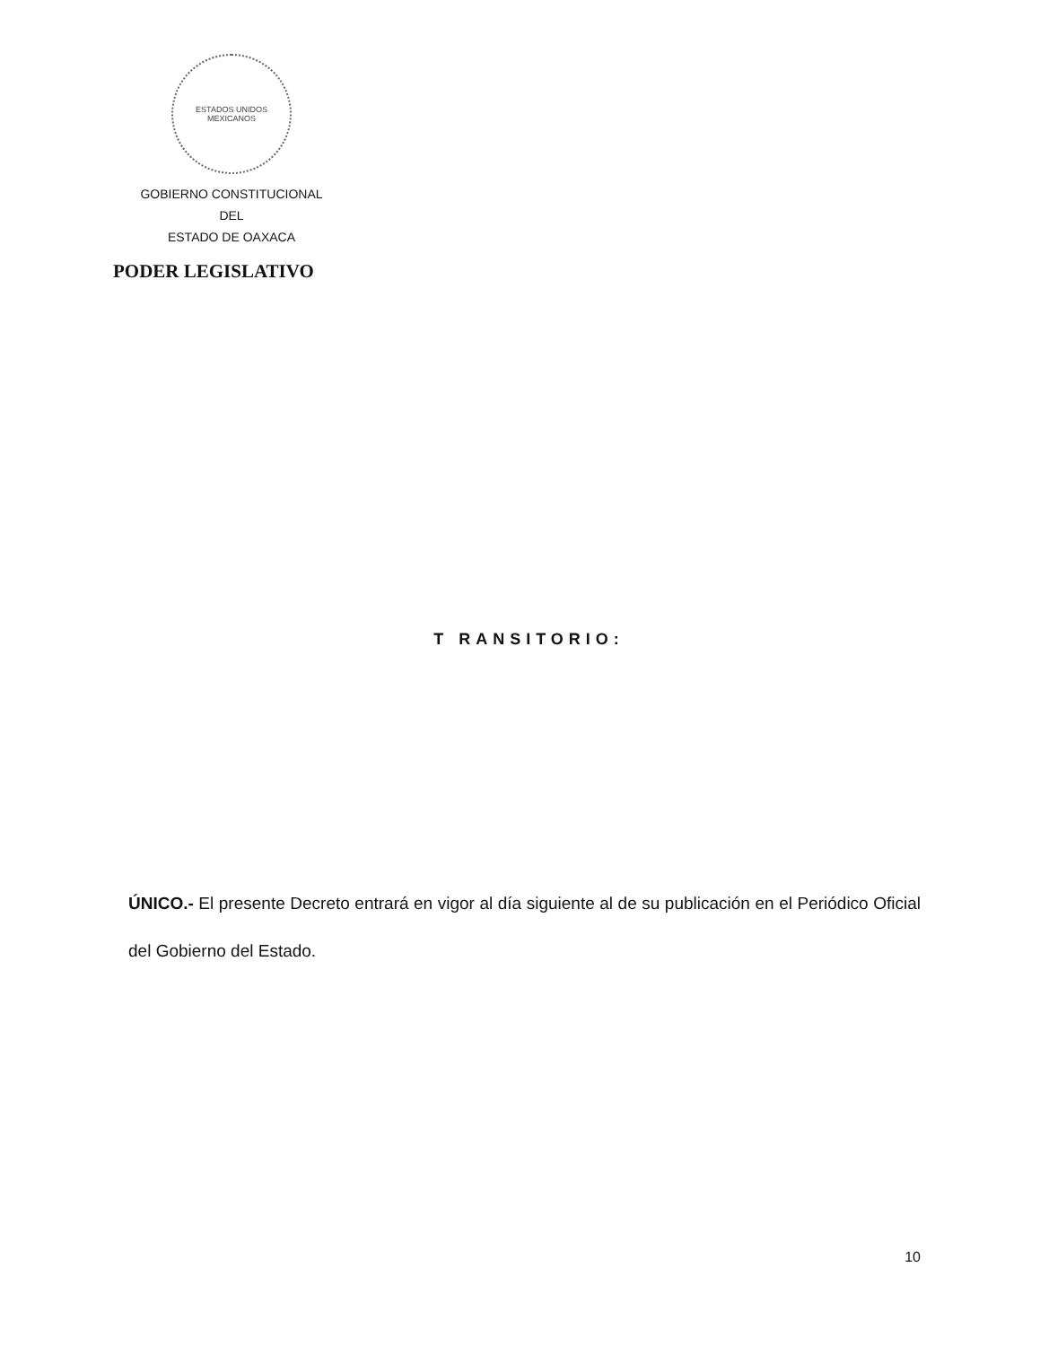ESTADOS UNIDOS MEXICANOS
GOBIERNO CONSTITUCIONAL
DEL
ESTADO DE OAXACA
PODER LEGISLATIVO
T RANSITORIO:
ÚNICO.- El presente Decreto entrará en vigor al día siguiente al de su publicación en el Periódico Oficial del Gobierno del Estado.
10